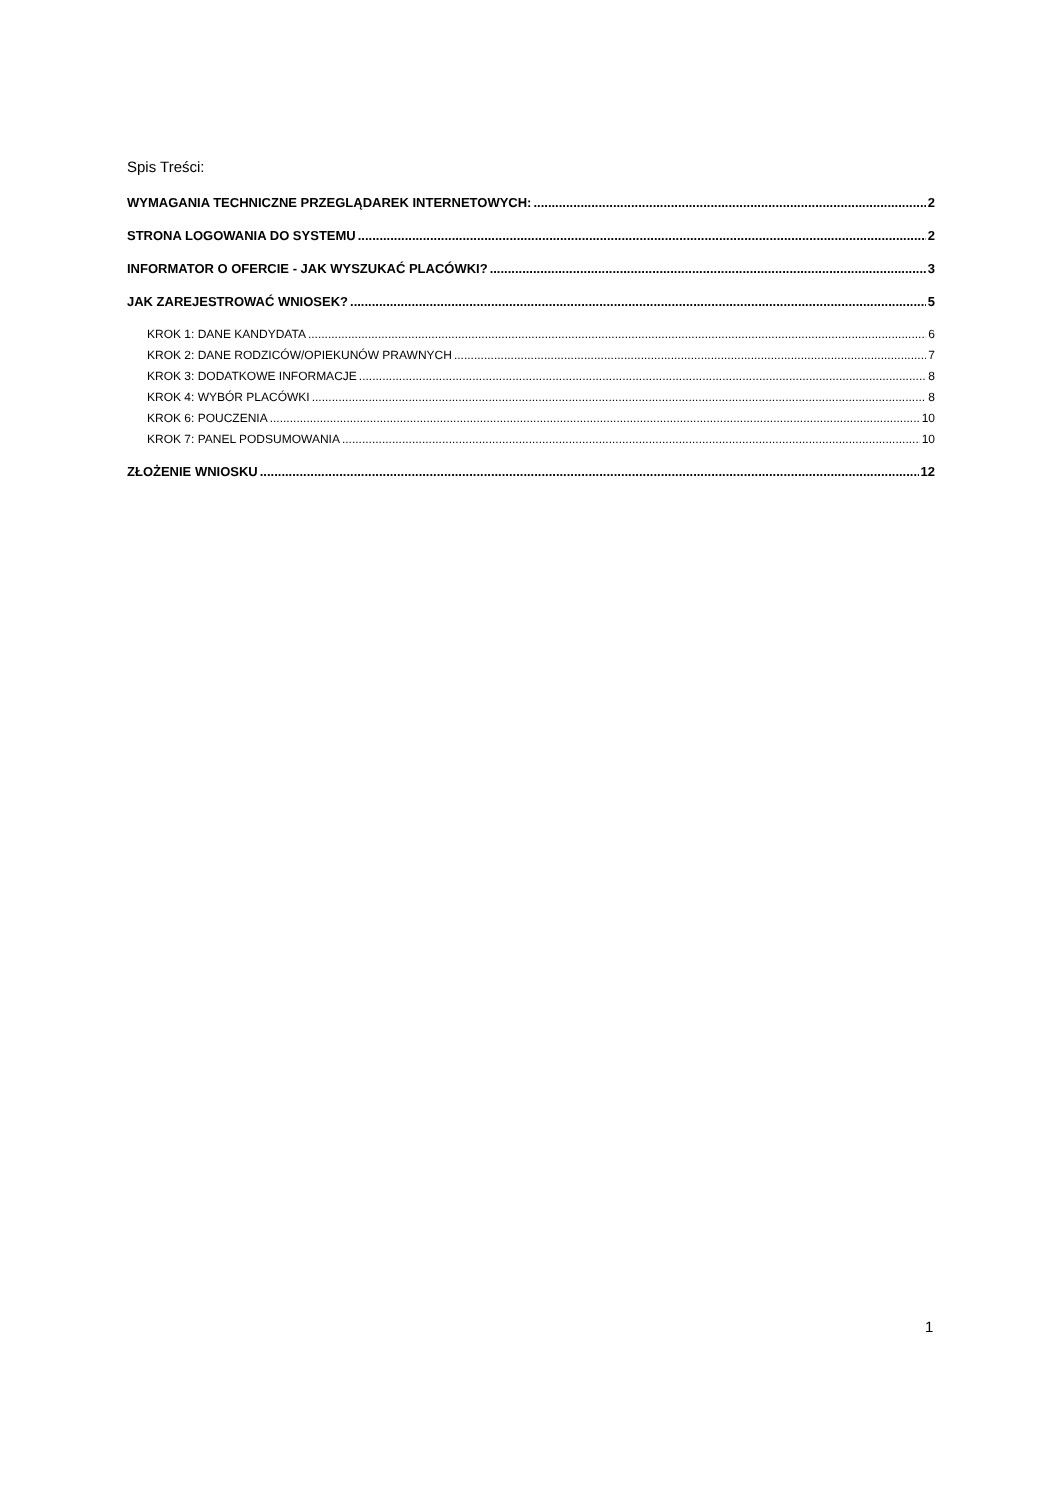Spis Treści:
WYMAGANIA TECHNICZNE PRZEGLĄDAREK INTERNETOWYCH: 2
STRONA LOGOWANIA DO SYSTEMU 2
INFORMATOR O OFERCIE - JAK WYSZUKAĆ PLACÓWKI? 3
JAK ZAREJESTROWAĆ WNIOSEK? 5
KROK 1: DANE KANDYDATA 6
KROK 2: DANE RODZICÓW/OPIEKUNÓW PRAWNYCH 7
KROK 3: DODATKOWE INFORMACJE 8
KROK 4: WYBÓR PLACÓWKI 8
KROK 6: POUCZENIA 10
KROK 7: PANEL PODSUMOWANIA 10
ZŁOŻENIE WNIOSKU 12
1